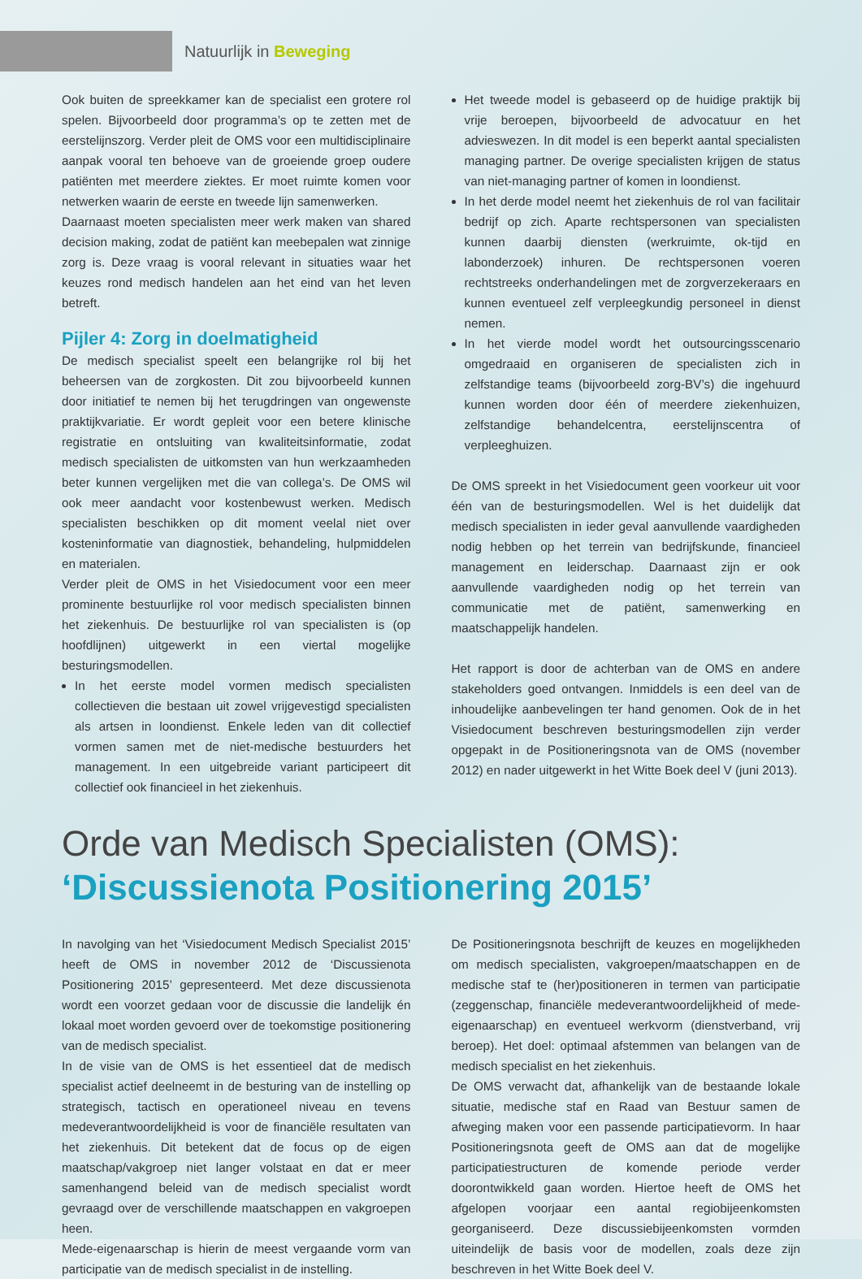Natuurlijk in Beweging
Ook buiten de spreekkamer kan de specialist een grotere rol spelen. Bijvoorbeeld door programma’s op te zetten met de eerstelijnszorg. Verder pleit de OMS voor een multidisciplinaire aanpak vooral ten behoeve van de groeiende groep oudere patiënten met meerdere ziektes. Er moet ruimte komen voor netwerken waarin de eerste en tweede lijn samenwerken.
Daarnaast moeten specialisten meer werk maken van shared decision making, zodat de patiënt kan meebepalen wat zinnige zorg is. Deze vraag is vooral relevant in situaties waar het keuzes rond medisch handelen aan het eind van het leven betreft.
Pijler 4: Zorg in doelmatigheid
De medisch specialist speelt een belangrijke rol bij het beheersen van de zorgkosten. Dit zou bijvoorbeeld kunnen door initiatief te nemen bij het terugdringen van ongewenste praktijkvariatie. Er wordt gepleit voor een betere klinische registratie en ontsluiting van kwaliteitsinformatie, zodat medisch specialisten de uitkomsten van hun werkzaamheden beter kunnen vergelijken met die van collega’s. De OMS wil ook meer aandacht voor kostenbewust werken. Medisch specialisten beschikken op dit moment veelal niet over kosteninformatie van diagnostiek, behandeling, hulpmiddelen en materialen.
Verder pleit de OMS in het Visiedocument voor een meer prominente bestuurlijke rol voor medisch specialisten binnen het ziekenhuis. De bestuurlijke rol van specialisten is (op hoofdlijnen) uitgewerkt in een viertal mogelijke besturingsmodellen.
In het eerste model vormen medisch specialisten collectieven die bestaan uit zowel vrijgevestigd specialisten als artsen in loondienst. Enkele leden van dit collectief vormen samen met de niet-medische bestuurders het management. In een uitgebreide variant participeert dit collectief ook financieel in het ziekenhuis.
Het tweede model is gebaseerd op de huidige praktijk bij vrije beroepen, bijvoorbeeld de advocatuur en het advieswezen. In dit model is een beperkt aantal specialisten managing partner. De overige specialisten krijgen de status van niet-managing partner of komen in loondienst.
In het derde model neemt het ziekenhuis de rol van facilitair bedrijf op zich. Aparte rechtspersonen van specialisten kunnen daarbij diensten (werkruimte, ok-tijd en labonderzoek) inhuren. De rechtspersonen voeren rechtstreeks onderhandelingen met de zorgverzekeraars en kunnen eventueel zelf verpleegkundig personeel in dienst nemen.
In het vierde model wordt het outsourcingsscenario omgedraaid en organiseren de specialisten zich in zelfstandige teams (bijvoorbeeld zorg-BV’s) die ingehuurd kunnen worden door één of meerdere ziekenhuizen, zelfstandige behandelcentra, eerstelijnscentra of verpleeghuizen.
De OMS spreekt in het Visiedocument geen voorkeur uit voor één van de besturingsmodellen. Wel is het duidelijk dat medisch specialisten in ieder geval aanvullende vaardigheden nodig hebben op het terrein van bedrijfskunde, financieel management en leiderschap. Daarnaast zijn er ook aanvullende vaardigheden nodig op het terrein van communicatie met de patiënt, samenwerking en maatschappelijk handelen.
Het rapport is door de achterban van de OMS en andere stakeholders goed ontvangen. Inmiddels is een deel van de inhoudelijke aanbevelingen ter hand genomen. Ook de in het Visiedocument beschreven besturingsmodellen zijn verder opgepakt in de Positioneringsnota van de OMS (november 2012) en nader uitgewerkt in het Witte Boek deel V (juni 2013).
Orde van Medisch Specialisten (OMS):
‘Discussienota Positionering 2015’
In navolging van het ‘Visiedocument Medisch Specialist 2015’ heeft de OMS in november 2012 de ‘Discussienota Positionering 2015’ gepresenteerd. Met deze discussienota wordt een voorzet gedaan voor de discussie die landelijk én lokaal moet worden gevoerd over de toekomstige positionering van de medisch specialist.
In de visie van de OMS is het essentieel dat de medisch specialist actief deelneemt in de besturing van de instelling op strategisch, tactisch en operationeel niveau en tevens medeverantwoordelijkheid is voor de financiële resultaten van het ziekenhuis. Dit betekent dat de focus op de eigen maatschap/vakgroep niet langer volstaat en dat er meer samenhangend beleid van de medisch specialist wordt gevraagd over de verschillende maatschappen en vakgroepen heen.
Mede-eigenaarschap is hierin de meest vergaande vorm van participatie van de medisch specialist in de instelling.
De Positioneringsnota beschrijft de keuzes en mogelijkheden om medisch specialisten, vakgroepen/maatschappen en de medische staf te (her)positioneren in termen van participatie (zeggenschap, financiële medeverantwoordelijkheid of mede-eigenaarschap) en eventueel werkvorm (dienstverband, vrij beroep). Het doel: optimaal afstemmen van belangen van de medisch specialist en het ziekenhuis.
De OMS verwacht dat, afhankelijk van de bestaande lokale situatie, medische staf en Raad van Bestuur samen de afweging maken voor een passende participatievorm. In haar Positioneringsnota geeft de OMS aan dat de mogelijke participatiestructuren de komende periode verder doorontwikkeld gaan worden. Hiertoe heeft de OMS het afgelopen voorjaar een aantal regiobijeenkomsten georganiseerd. Deze discussiebijeenkomsten vormden uiteindelijk de basis voor de modellen, zoals deze zijn beschreven in het Witte Boek deel V.